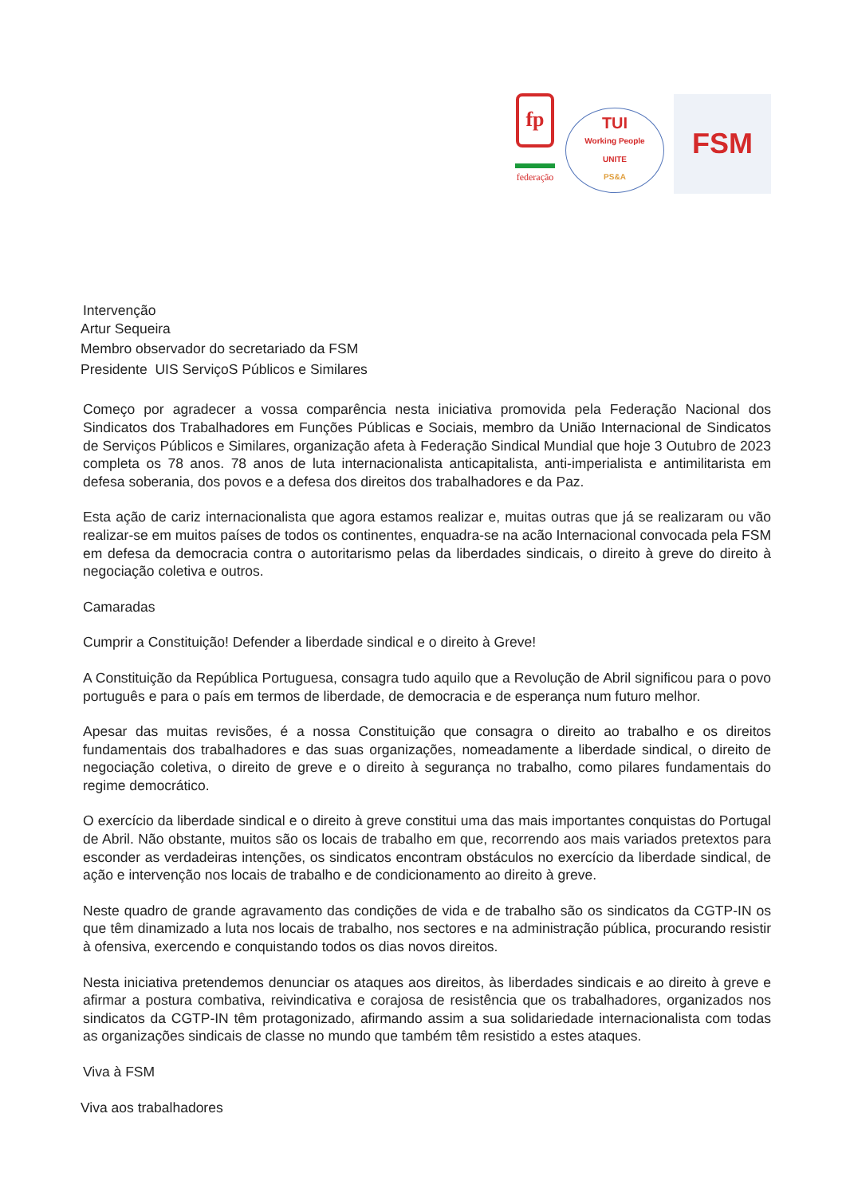fp
federação
TUI
Working People
UNITE
PS&A
FSM
Intervenção
Artur Sequeira
Membro observador do secretariado da FSM
Presidente UIS ServiçoS Públicos e Similares
Começo por agradecer a vossa comparência nesta iniciativa promovida pela Federação Nacional dos Sindicatos dos Trabalhadores em Funções Públicas e Sociais, membro da União Internacional de Sindicatos de Serviços Públicos e Similares, organização afeta à Federação Sindical Mundial que hoje 3 Outubro de 2023 completa os 78 anos. 78 anos de luta internacionalista anticapitalista, anti-imperialista e antimilitarista em defesa soberania, dos povos e a defesa dos direitos dos trabalhadores e da Paz.
Esta ação de cariz internacionalista que agora estamos realizar e, muitas outras que já se realizaram ou vão realizar-se em muitos países de todos os continentes, enquadra-se na acão Internacional convocada pela FSM em defesa da democracia contra o autoritarismo pelas da liberdades sindicais, o direito à greve do direito à negociação coletiva e outros.
Camaradas
Cumprir a Constituição! Defender a liberdade sindical e o direito à Greve!
A Constituição da República Portuguesa, consagra tudo aquilo que a Revolução de Abril significou para o povo português e para o país em termos de liberdade, de democracia e de esperança num futuro melhor.
Apesar das muitas revisões, é a nossa Constituição que consagra o direito ao trabalho e os direitos fundamentais dos trabalhadores e das suas organizações, nomeadamente a liberdade sindical, o direito de negociação coletiva, o direito de greve e o direito à segurança no trabalho, como pilares fundamentais do regime democrático.
O exercício da liberdade sindical e o direito à greve constitui uma das mais importantes conquistas do Portugal de Abril. Não obstante, muitos são os locais de trabalho em que, recorrendo aos mais variados pretextos para esconder as verdadeiras intenções, os sindicatos encontram obstáculos no exercício da liberdade sindical, de ação e intervenção nos locais de trabalho e de condicionamento ao direito à greve.
Neste quadro de grande agravamento das condições de vida e de trabalho são os sindicatos da CGTP-IN os que têm dinamizado a luta nos locais de trabalho, nos sectores e na administração pública, procurando resistir à ofensiva, exercendo e conquistando todos os dias novos direitos.
Nesta iniciativa pretendemos denunciar os ataques aos direitos, às liberdades sindicais e ao direito à greve e afirmar a postura combativa, reivindicativa e corajosa de resistência que os trabalhadores, organizados nos sindicatos da CGTP-IN têm protagonizado, afirmando assim a sua solidariedade internacionalista com todas as organizações sindicais de classe no mundo que também têm resistido a estes ataques.
Viva à FSM
Viva aos trabalhadores